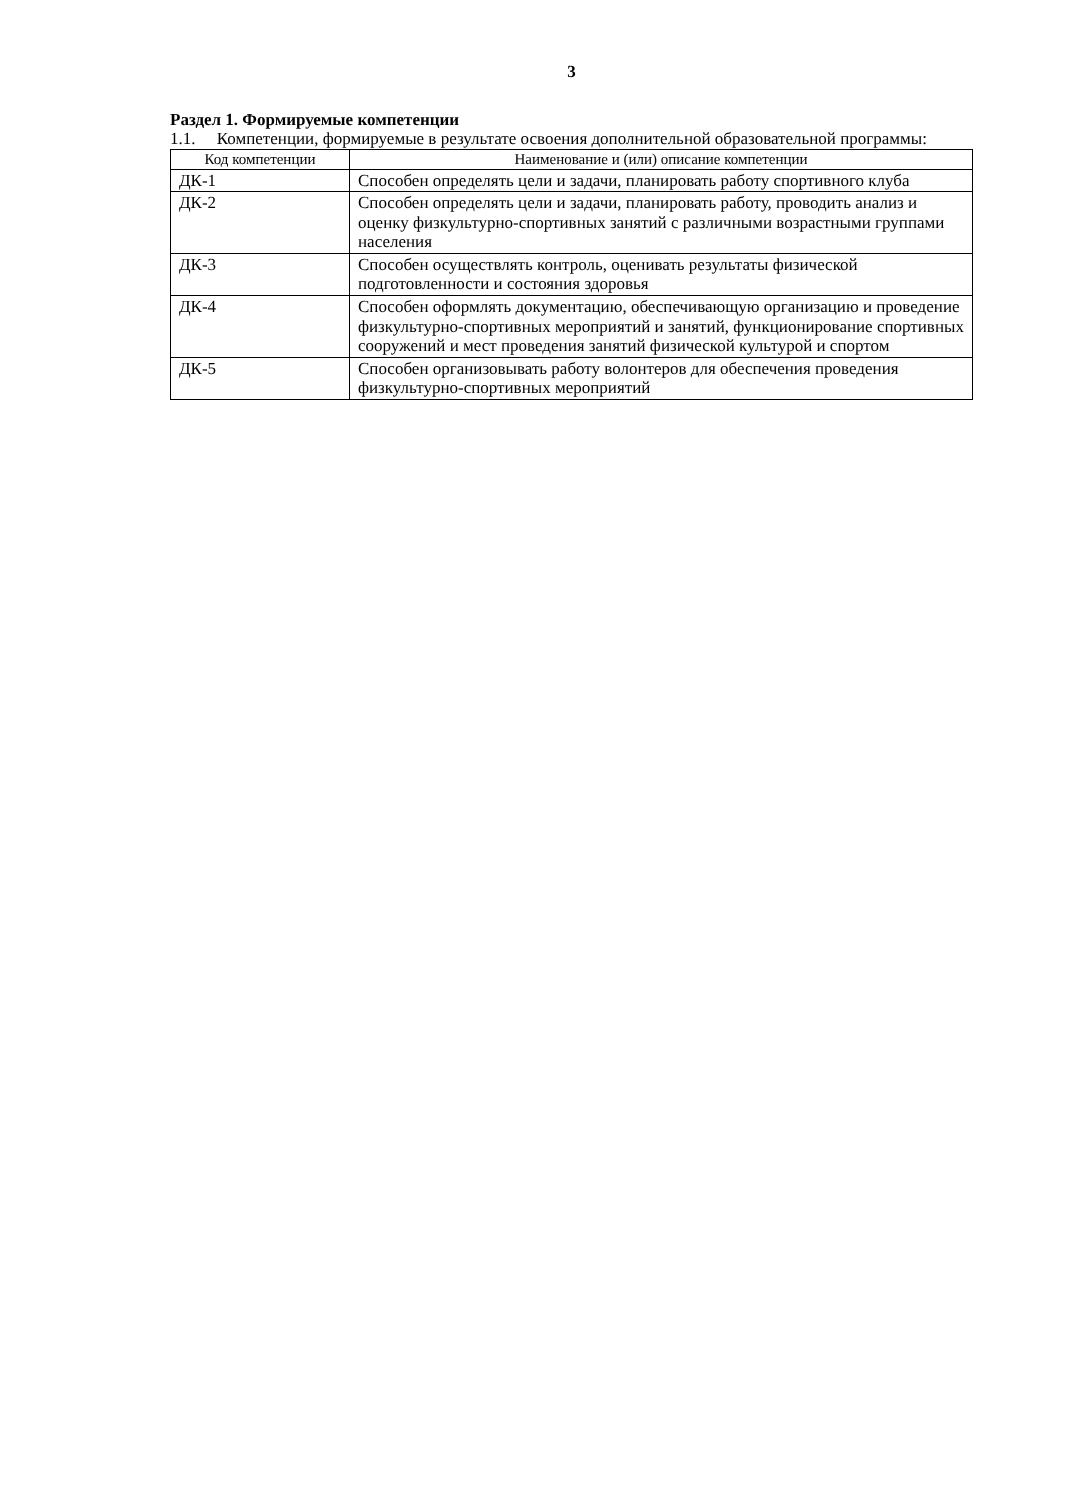3
Раздел 1. Формируемые компетенции
1.1. Компетенции, формируемые в результате освоения дополнительной образовательной программы:
| Код компетенции | Наименование и (или) описание компетенции |
| --- | --- |
| ДК-1 | Способен определять цели и задачи, планировать работу спортивного клуба |
| ДК-2 | Способен определять цели и задачи, планировать работу, проводить анализ и оценку физкультурно-спортивных занятий с различными возрастными группами населения |
| ДК-3 | Способен осуществлять контроль, оценивать результаты физической подготовленности и состояния здоровья |
| ДК-4 | Способен оформлять документацию, обеспечивающую организацию и проведение физкультурно-спортивных мероприятий и занятий, функционирование спортивных сооружений и мест проведения занятий физической культурой и спортом |
| ДК-5 | Способен организовывать работу волонтеров для обеспечения проведения физкультурно-спортивных мероприятий |